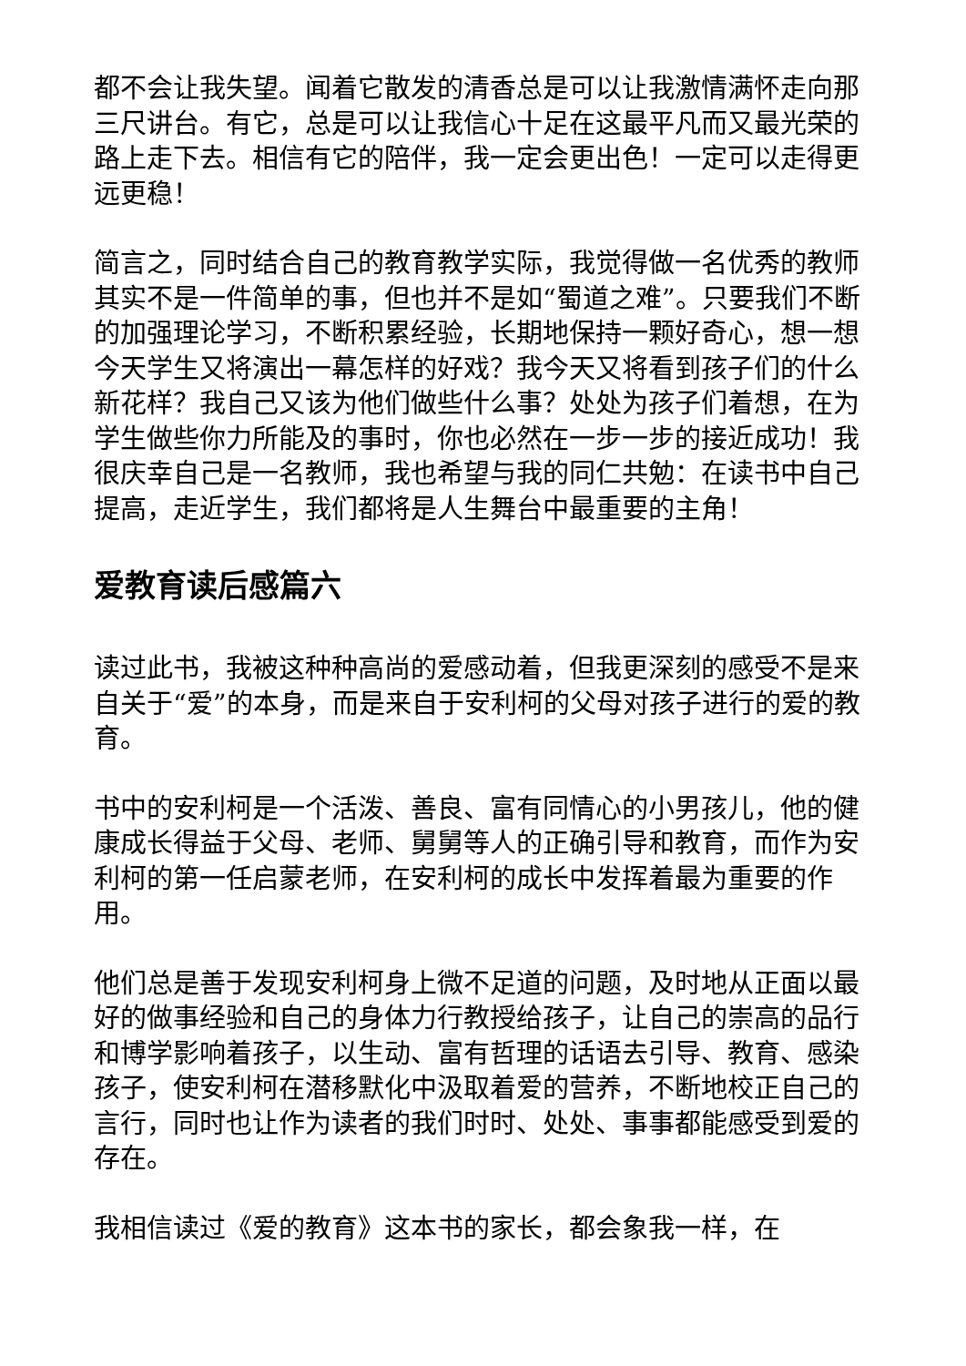都不会让我失望。闻着它散发的清香总是可以让我激情满怀走向那三尺讲台。有它，总是可以让我信心十足在这最平凡而又最光荣的路上走下去。相信有它的陪伴，我一定会更出色！一定可以走得更远更稳！
简言之，同时结合自己的教育教学实际，我觉得做一名优秀的教师其实不是一件简单的事，但也并不是如“蜀道之难”。只要我们不断的加强理论学习，不断积累经验，长期地保持一颗好奇心，想一想今天学生又将演出一幕怎样的好戏？我今天又将看到孩子们的什么新花样？我自己又该为他们做些什么事？处处为孩子们着想，在为学生做些你力所能及的事时，你也必然在一步一步的接近成功！我很庆幸自己是一名教师，我也希望与我的同仁共勉：在读书中自己提高，走近学生，我们都将是人生舞台中最重要的主角！
爱教育读后感篇六
读过此书，我被这种种高尚的爱感动着，但我更深刻的感受不是来自关于“爱”的本身，而是来自于安利柯的父母对孩子进行的爱的教育。
书中的安利柯是一个活泼、善良、富有同情心的小男孩儿，他的健康成长得益于父母、老师、舅舅等人的正确引导和教育，而作为安利柯的第一任启蒙老师，在安利柯的成长中发挥着最为重要的作用。
他们总是善于发现安利柯身上微不足道的问题，及时地从正面以最好的做事经验和自己的身体力行教授给孩子，让自己的崇高的品行和博学影响着孩子，以生动、富有哲理的话语去引导、教育、感染孩子，使安利柯在潜移默化中汲取着爱的营养，不断地校正自己的言行，同时也让作为读者的我们时时、处处、事事都能感受到爱的存在。
我相信读过《爱的教育》这本书的家长，都会象我一样，在